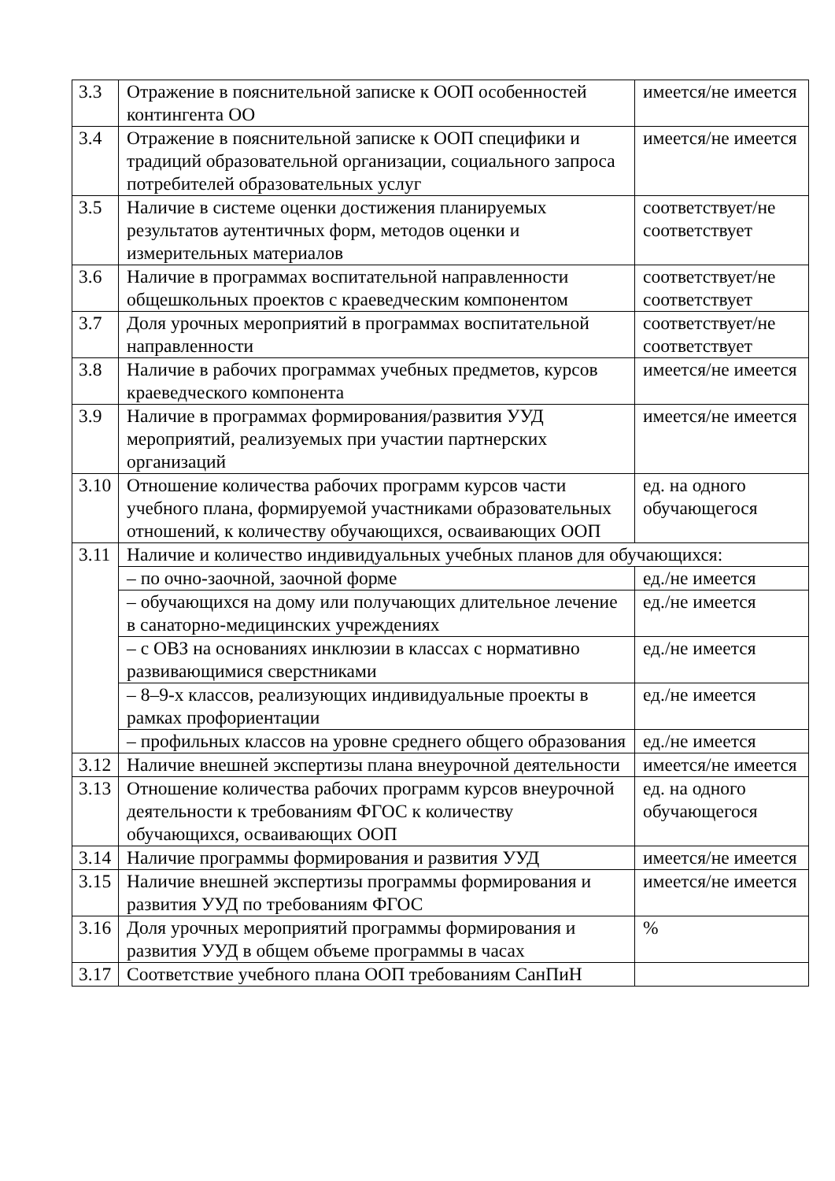| 3.3 | Отражение в пояснительной записке к ООП особенностей контингента ОО | имеется/не имеется |
| 3.4 | Отражение в пояснительной записке к ООП специфики и традиций образовательной организации, социального запроса потребителей образовательных услуг | имеется/не имеется |
| 3.5 | Наличие в системе оценки достижения планируемых результатов аутентичных форм, методов оценки и измерительных материалов | соответствует/не соответствует |
| 3.6 | Наличие в программах воспитательной направленности общешкольных проектов с краеведческим компонентом | соответствует/не соответствует |
| 3.7 | Доля урочных мероприятий в программах воспитательной направленности | соответствует/не соответствует |
| 3.8 | Наличие в рабочих программах учебных предметов, курсов краеведческого компонента | имеется/не имеется |
| 3.9 | Наличие в программах формирования/развития УУД мероприятий, реализуемых при участии партнерских организаций | имеется/не имеется |
| 3.10 | Отношение количества рабочих программ курсов части учебного плана, формируемой участниками образовательных отношений, к количеству обучающихся, осваивающих ООП | ед. на одного обучающегося |
| 3.11 | Наличие и количество индивидуальных учебных планов для обучающихся: | |
| | – по очно-заочной, заочной форме | ед./не имеется |
| | – обучающихся на дому или получающих длительное лечение в санаторно-медицинских учреждениях | ед./не имеется |
| | – с ОВЗ на основаниях инклюзии в классах с нормативно развивающимися сверстниками | ед./не имеется |
| | – 8–9-х классов, реализующих индивидуальные проекты в рамках профориентации | ед./не имеется |
| | – профильных классов на уровне среднего общего образования | ед./не имеется |
| 3.12 | Наличие внешней экспертизы плана внеурочной деятельности | имеется/не имеется |
| 3.13 | Отношение количества рабочих программ курсов внеурочной деятельности к требованиям ФГОС к количеству обучающихся, осваивающих ООП | ед. на одного обучающегося |
| 3.14 | Наличие программы формирования и развития УУД | имеется/не имеется |
| 3.15 | Наличие внешней экспертизы программы формирования и развития УУД по требованиям ФГОС | имеется/не имеется |
| 3.16 | Доля урочных мероприятий программы формирования и развития УУД в общем объеме программы в часах | % |
| 3.17 | Соответствие учебного плана ООП требованиям СанПиН | |